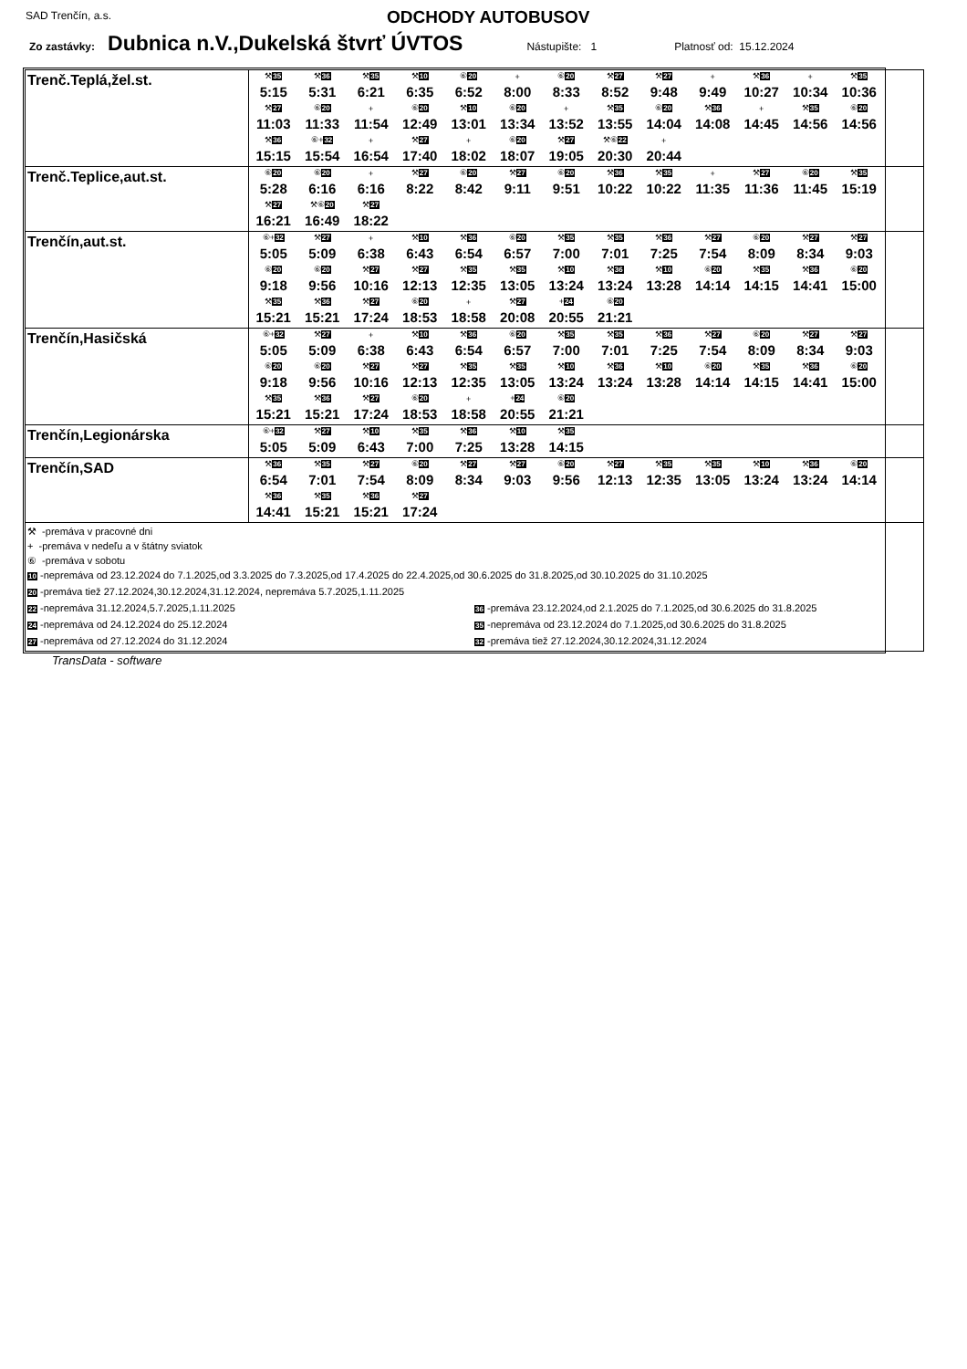SAD Trenčín, a.s. ODCHODY AUTOBUSOV
Zo zastávky: Dubnica n.V.,Dukelská štvrť ÚVTOS Nástupište: 1 Platnosť od: 15.12.2024
| Trenč.Teplá,žel.st. | / ⚒ 35 / ⚒ 36 / ⚒ 35 / ⚒ 10 / ⑥ 20 / + / ⑥ 20 / ⚒ 27 / ⚒ 27 / + / ⚒ 36 / + / ⚒ 35 / / 5:15 / 5:31 / 6:21 / 6:35 / 6:52 / 8:00 / 8:33 / 8:52 / 9:48 / 9:49 / 10:27 / 10:34 / 10:36 / / ⚒ 27 / ⑥ 20 / + / ⑥ 20 / ⚒ 10 / ⑥ 20 / + / ⚒ 35 / ⑥ 20 / ⚒ 36 / + / ⚒ 35 / ⑥ 20 / / 11:03 / 11:33 / 11:54 / 12:49 / 13:01 / 13:34 / 13:52 / 13:55 / 14:04 / 14:08 / 14:45 / 14:56 / 14:56 / / ⚒ 36 / ⑥+ 32 / + / ⚒ 27 / + / ⑥ 20 / ⚒ 27 / ⚒⑥ 22 / + / / / / / / 15:15 / 15:54 / 16:54 / 17:40 / 18:02 / 18:07 / 19:05 / 20:30 / 20:44 / / / / / |
| Trenč.Teplice,aut.st. | / ⑥ 20 / ⑥ 20 / + / ⚒ 27 / ⑥ 20 / ⚒ 27 / ⑥ 20 / ⚒ 36 / ⚒ 35 / + / ⚒ 27 / ⑥ 20 / ⚒ 35 / / 5:28 / 6:16 / 6:16 / 8:22 / 8:42 / 9:11 / 9:51 / 10:22 / 10:22 / 11:35 / 11:36 / 11:45 / 15:19 / / ⚒ 27 / ⚒⑥ 20 / ⚒ 27 / / / / / / / / / / / / 16:21 / 16:49 / 18:22 / / / / / / / / / / / |
| Trenčín,aut.st. | / ⑥+ 32 / ⚒ 27 / + / ⚒ 10 / ⚒ 36 / ⑥ 20 / ⚒ 35 / ⚒ 35 / ⚒ 36 / ⚒ 27 / ⑥ 20 / ⚒ 27 / ⚒ 27 / / 5:05 / 5:09 / 6:38 / 6:43 / 6:54 / 6:57 / 7:00 / 7:01 / 7:25 / 7:54 / 8:09 / 8:34 / 9:03 / / ⑥ 20 / ⑥ 20 / ⚒ 27 / ⚒ 27 / ⚒ 35 / ⚒ 35 / ⚒ 10 / ⚒ 36 / ⚒ 10 / ⑥ 20 / ⚒ 35 / ⚒ 36 / ⑥ 20 / / 9:18 / 9:56 / 10:16 / 12:13 / 12:35 / 13:05 / 13:24 / 13:24 / 13:28 / 14:14 / 14:15 / 14:41 / 15:00 / / ⚒ 35 / ⚒ 36 / ⚒ 27 / ⑥ 20 / + / ⚒ 27 / + 24 / ⑥ 20 / / / / / / / 15:21 / 15:21 / 17:24 / 18:53 / 18:58 / 20:08 / 20:55 / 21:21 / / / / / / |
| Trenčín,Hasičská | / ⑥+ 32 / ⚒ 27 / + / ⚒ 10 / ⚒ 36 / ⑥ 20 / ⚒ 35 / ⚒ 35 / ⚒ 36 / ⚒ 27 / ⑥ 20 / ⚒ 27 / ⚒ 27 / / 5:05 / 5:09 / 6:38 / 6:43 / 6:54 / 6:57 / 7:00 / 7:01 / 7:25 / 7:54 / 8:09 / 8:34 / 9:03 / / ⑥ 20 / ⑥ 20 / ⚒ 27 / ⚒ 27 / ⚒ 35 / ⚒ 35 / ⚒ 10 / ⚒ 36 / ⚒ 10 / ⑥ 20 / ⚒ 35 / ⚒ 36 / ⑥ 20 / / 9:18 / 9:56 / 10:16 / 12:13 / 12:35 / 13:05 / 13:24 / 13:24 / 13:28 / 14:14 / 14:15 / 14:41 / 15:00 / / ⚒ 35 / ⚒ 36 / ⚒ 27 / ⑥ 20 / + / + 24 / ⑥ 20 / / / / / / / / 15:21 / 15:21 / 17:24 / 18:53 / 18:58 / 20:55 / 21:21 / / / / / / / |
| Trenčín,Legionárska | / ⑥+ 32 / ⚒ 27 / ⚒ 10 / ⚒ 35 / ⚒ 36 / ⚒ 10 / ⚒ 35 / / / 5:05 / 5:09 / 6:43 / 7:00 / 7:25 / 13:28 / 14:15 / / |
| Trenčín,SAD | / ⚒ 36 / ⚒ 35 / ⚒ 27 / ⑥ 20 / ⚒ 27 / ⚒ 27 / ⑥ 20 / ⚒ 27 / ⚒ 35 / ⚒ 35 / ⚒ 10 / ⚒ 36 / ⑥ 20 / / 6:54 / 7:01 / 7:54 / 8:09 / 8:34 / 9:03 / 9:56 / 12:13 / 12:35 / 13:05 / 13:24 / 13:24 / 14:14 / / ⚒ 36 / ⚒ 35 / ⚒ 36 / ⚒ 27 / / / / / / / / / / / 14:41 / 15:21 / 15:21 / 17:24 / / / / / / / / / / |
| ⚒ -premáva v pracovné dni + -premáva v nedeľu a v štátny sviatok ⑥ -premáva v sobotu 10 -nepremáva od 23.12.2024 do 7.1.2025,od 3.3.2025 do 7.3.2025,od 17.4.2025 do 22.4.2025,od 30.6.2025 do 31.8.2025,od 30.10.2025 do 31.10.2025 20 -premáva tiež 27.12.2024,30.12.2024,31.12.2024, nepremáva 5.7.2025,1.11.2025 22 -nepremáva 31.12.2024,5.7.2025,1.11.2025 36 -premáva 23.12.2024,od 2.1.2025 do 7.1.2025,od 30.6.2025 do 31.8.2025 24 -nepremáva od 24.12.2024 do 25.12.2024 35 -nepremáva od 23.12.2024 do 7.1.2025,od 30.6.2025 do 31.8.2025 27 -nepremáva od 27.12.2024 do 31.12.2024 32 -premáva tiež 27.12.2024,30.12.2024,31.12.2024 | |
TransData - software